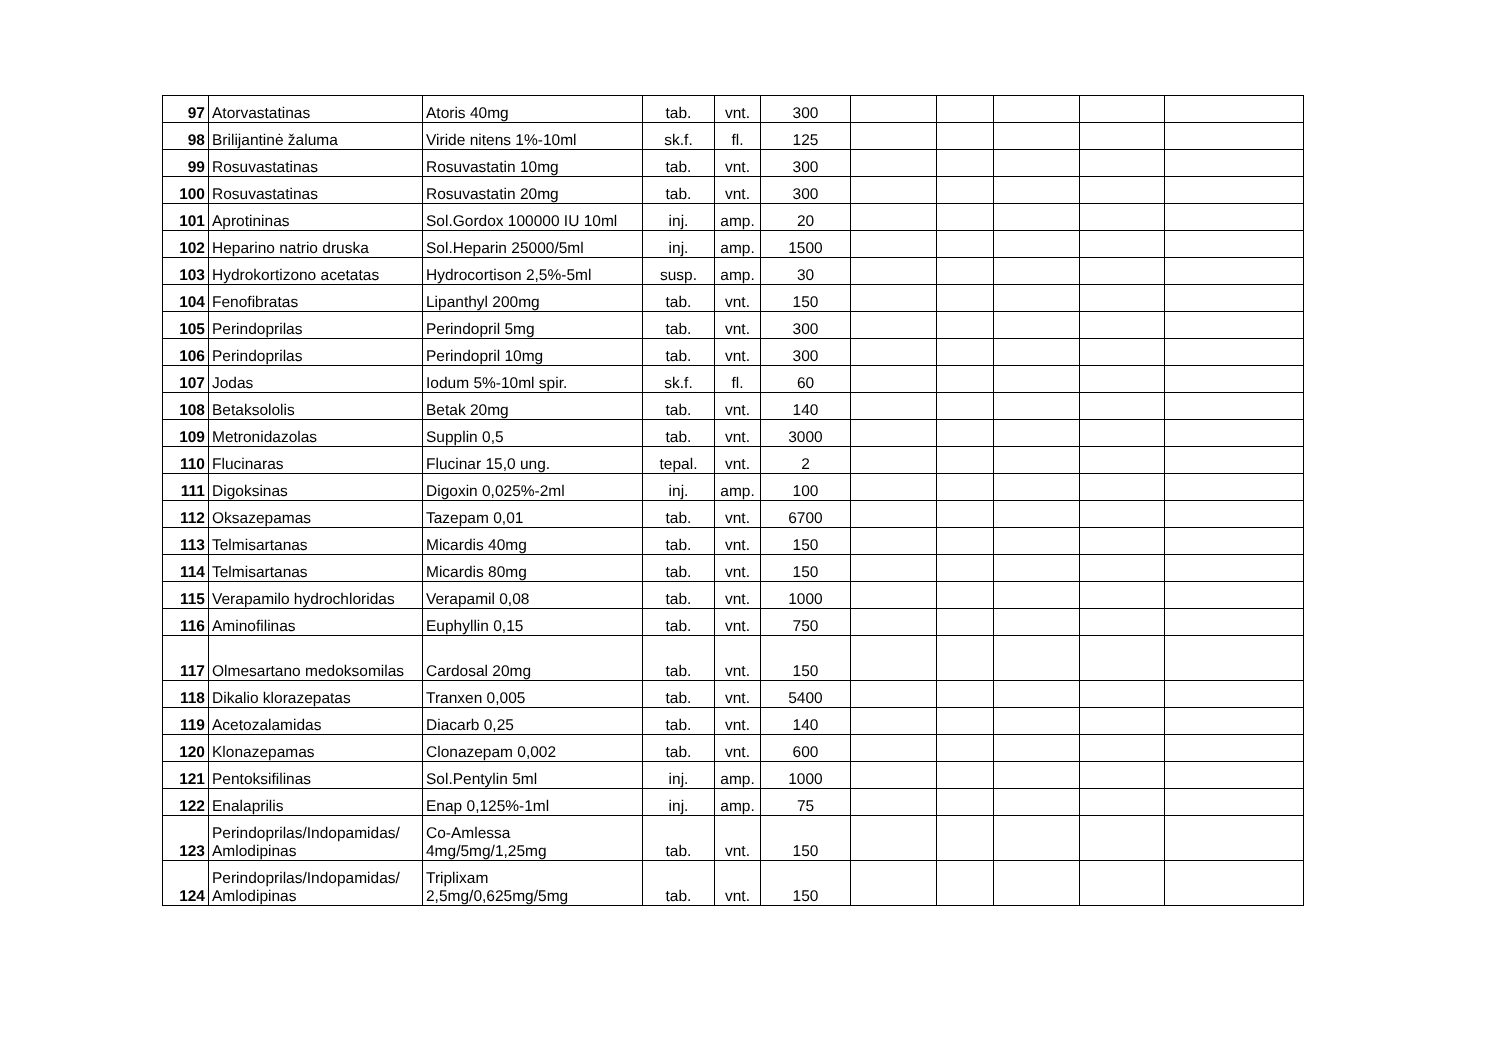| 97 | Atorvastatinas | Atoris 40mg | tab. | vnt. | 300 | | | | | |
| 98 | Brilijantinė žaluma | Viride nitens 1%-10ml | sk.f. | fl. | 125 | | | | | |
| 99 | Rosuvastatinas | Rosuvastatin 10mg | tab. | vnt. | 300 | | | | | |
| 100 | Rosuvastatinas | Rosuvastatin 20mg | tab. | vnt. | 300 | | | | | |
| 101 | Aprotininas | Sol.Gordox 100000 IU 10ml | inj. | amp. | 20 | | | | | |
| 102 | Heparino natrio druska | Sol.Heparin 25000/5ml | inj. | amp. | 1500 | | | | | |
| 103 | Hydrokortizono acetatas | Hydrocortison 2,5%-5ml | susp. | amp. | 30 | | | | | |
| 104 | Fenofibratas | Lipanthyl 200mg | tab. | vnt. | 150 | | | | | |
| 105 | Perindoprilas | Perindopril 5mg | tab. | vnt. | 300 | | | | | |
| 106 | Perindoprilas | Perindopril 10mg | tab. | vnt. | 300 | | | | | |
| 107 | Jodas | Iodum 5%-10ml spir. | sk.f. | fl. | 60 | | | | | |
| 108 | Betaksololis | Betak 20mg | tab. | vnt. | 140 | | | | | |
| 109 | Metronidazolas | Supplin 0,5 | tab. | vnt. | 3000 | | | | | |
| 110 | Flucinaras | Flucinar 15,0 ung. | tepal. | vnt. | 2 | | | | | |
| 111 | Digoksinas | Digoxin 0,025%-2ml | inj. | amp. | 100 | | | | | |
| 112 | Oksazepamas | Tazepam 0,01 | tab. | vnt. | 6700 | | | | | |
| 113 | Telmisartanas | Micardis 40mg | tab. | vnt. | 150 | | | | | |
| 114 | Telmisartanas | Micardis 80mg | tab. | vnt. | 150 | | | | | |
| 115 | Verapamilo hydrochloridas | Verapamil 0,08 | tab. | vnt. | 1000 | | | | | |
| 116 | Aminofilinas | Euphyllin 0,15 | tab. | vnt. | 750 | | | | | |
| 117 | Olmesartano medoksomilas | Cardosal 20mg | tab. | vnt. | 150 | | | | | |
| 118 | Dikalio klorazepatas | Tranxen 0,005 | tab. | vnt. | 5400 | | | | | |
| 119 | Acetozalamidas | Diacarb 0,25 | tab. | vnt. | 140 | | | | | |
| 120 | Klonazepamas | Clonazepam 0,002 | tab. | vnt. | 600 | | | | | |
| 121 | Pentoksifilinas | Sol.Pentylin 5ml | inj. | amp. | 1000 | | | | | |
| 122 | Enalaprilis | Enap 0,125%-1ml | inj. | amp. | 75 | | | | | |
| 123 | Perindoprilas/Indopamidas/ Amlodipinas | Co-Amlessa 4mg/5mg/1,25mg | tab. | vnt. | 150 | | | | | |
| 124 | Perindoprilas/Indopamidas/ Amlodipinas | Triplixam 2,5mg/0,625mg/5mg | tab. | vnt. | 150 | | | | | |